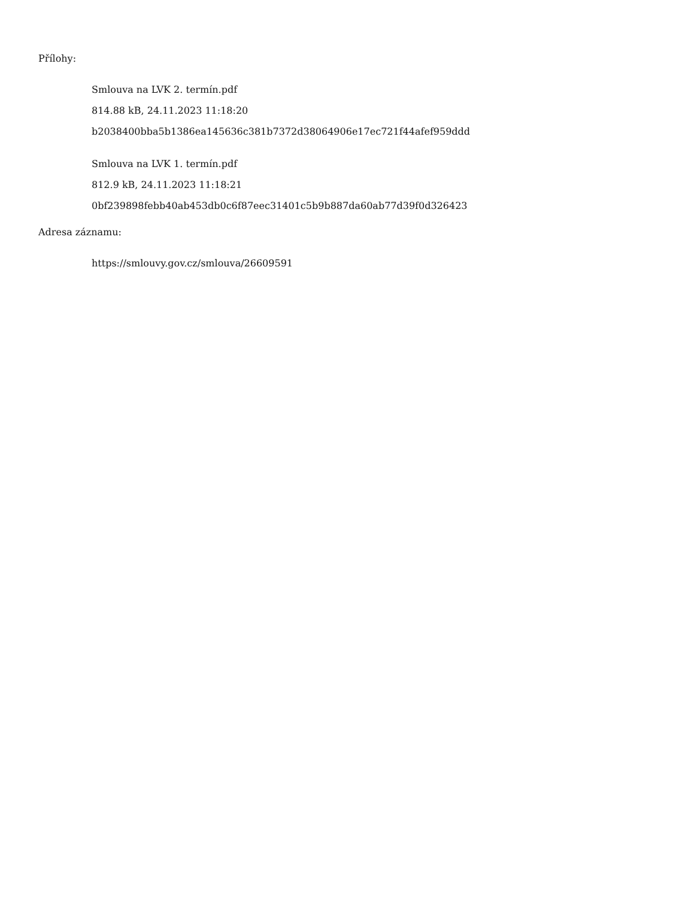Přílohy:
Smlouva na LVK 2. termín.pdf
814.88 kB, 24.11.2023 11:18:20
b2038400bba5b1386ea145636c381b7372d38064906e17ec721f44afef959ddd
Smlouva na LVK 1. termín.pdf
812.9 kB, 24.11.2023 11:18:21
0bf239898febb40ab453db0c6f87eec31401c5b9b887da60ab77d39f0d326423
Adresa záznamu:
https://smlouvy.gov.cz/smlouva/26609591